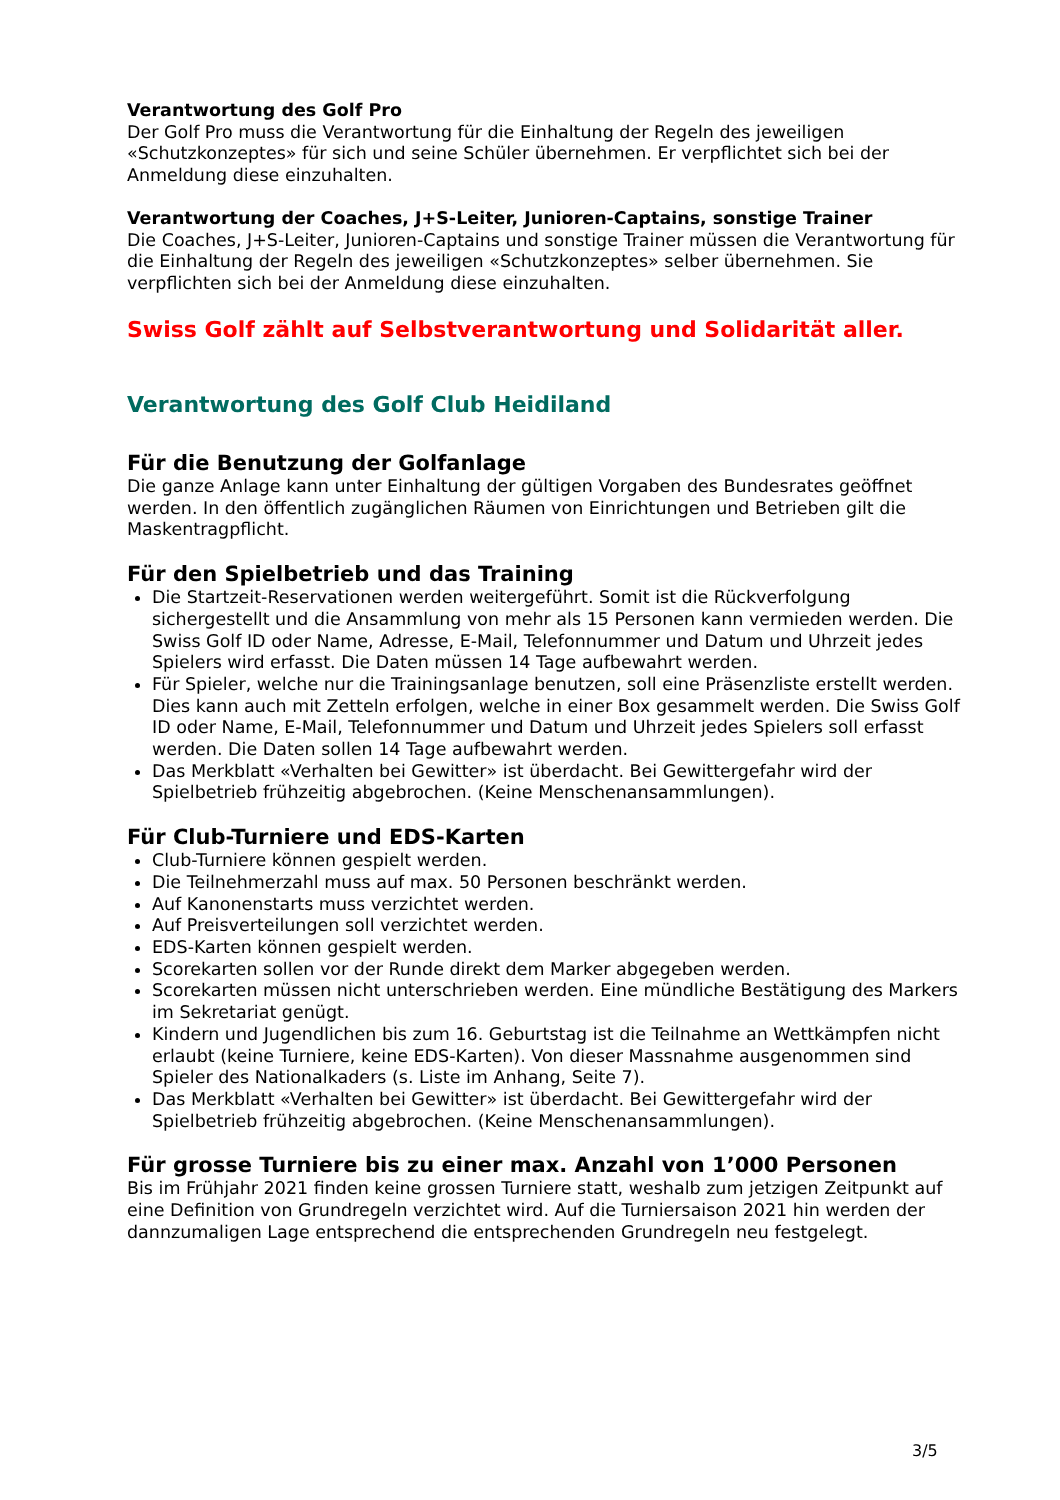Verantwortung des Golf Pro
Der Golf Pro muss die Verantwortung für die Einhaltung der Regeln des jeweiligen «Schutzkonzeptes» für sich und seine Schüler übernehmen. Er verpflichtet sich bei der Anmeldung diese einzuhalten.
Verantwortung der Coaches, J+S-Leiter, Junioren-Captains, sonstige Trainer
Die Coaches, J+S-Leiter, Junioren-Captains und sonstige Trainer müssen die Verantwortung für die Einhaltung der Regeln des jeweiligen «Schutzkonzeptes» selber übernehmen. Sie verpflichten sich bei der Anmeldung diese einzuhalten.
Swiss Golf zählt auf Selbstverantwortung und Solidarität aller.
Verantwortung des Golf Club Heidiland
Für die Benutzung der Golfanlage
Die ganze Anlage kann unter Einhaltung der gültigen Vorgaben des Bundesrates geöffnet werden. In den öffentlich zugänglichen Räumen von Einrichtungen und Betrieben gilt die Maskentragpflicht.
Für den Spielbetrieb und das Training
Die Startzeit-Reservationen werden weitergeführt. Somit ist die Rückverfolgung sichergestellt und die Ansammlung von mehr als 15 Personen kann vermieden werden. Die Swiss Golf ID oder Name, Adresse, E-Mail, Telefonnummer und Datum und Uhrzeit jedes Spielers wird erfasst. Die Daten müssen 14 Tage aufbewahrt werden.
Für Spieler, welche nur die Trainingsanlage benutzen, soll eine Präsenzliste erstellt werden. Dies kann auch mit Zetteln erfolgen, welche in einer Box gesammelt werden. Die Swiss Golf ID oder Name, E-Mail, Telefonnummer und Datum und Uhrzeit jedes Spielers soll erfasst werden. Die Daten sollen 14 Tage aufbewahrt werden.
Das Merkblatt «Verhalten bei Gewitter» ist überdacht. Bei Gewittergefahr wird der Spielbetrieb frühzeitig abgebrochen. (Keine Menschenansammlungen).
Für Club-Turniere und EDS-Karten
Club-Turniere können gespielt werden.
Die Teilnehmerzahl muss auf max. 50 Personen beschränkt werden.
Auf Kanonenstarts muss verzichtet werden.
Auf Preisverteilungen soll verzichtet werden.
EDS-Karten können gespielt werden.
Scorekarten sollen vor der Runde direkt dem Marker abgegeben werden.
Scorekarten müssen nicht unterschrieben werden. Eine mündliche Bestätigung des Markers im Sekretariat genügt.
Kindern und Jugendlichen bis zum 16. Geburtstag ist die Teilnahme an Wettkämpfen nicht erlaubt (keine Turniere, keine EDS-Karten). Von dieser Massnahme ausgenommen sind Spieler des Nationalkaders (s. Liste im Anhang, Seite 7).
Das Merkblatt «Verhalten bei Gewitter» ist überdacht. Bei Gewittergefahr wird der Spielbetrieb frühzeitig abgebrochen. (Keine Menschenansammlungen).
Für grosse Turniere bis zu einer max. Anzahl von 1’000 Personen
Bis im Frühjahr 2021 finden keine grossen Turniere statt, weshalb zum jetzigen Zeitpunkt auf eine Definition von Grundregeln verzichtet wird. Auf die Turniersaison 2021 hin werden der dannzumaligen Lage entsprechend die entsprechenden Grundregeln neu festgelegt.
3/5